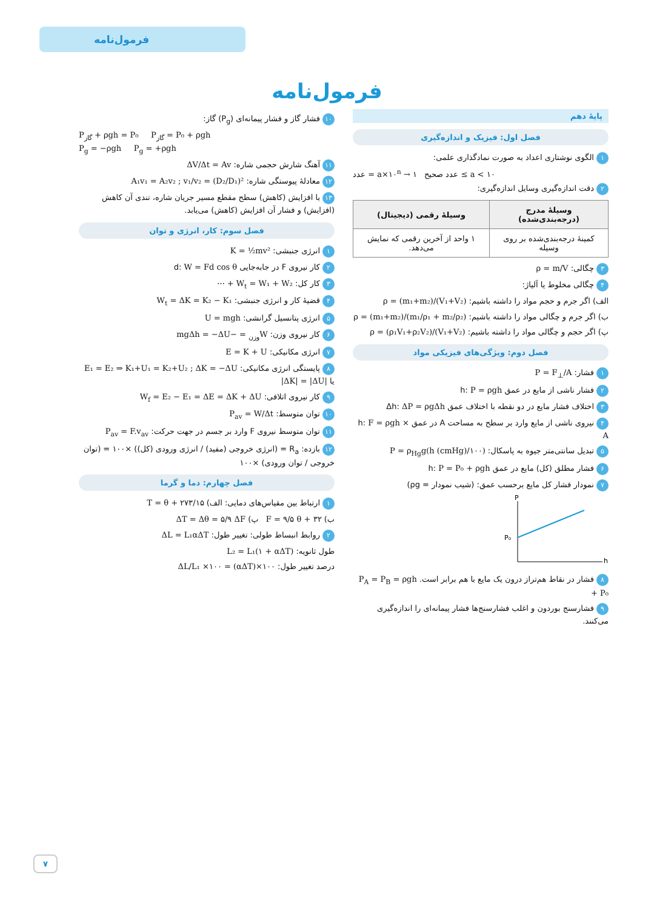فرمول‌نامه
فرمول‌نامه
پایهٔ دهم
فصل اول: فیزیک و اندازه‌گیری
۱ الگوی نوشتاری اعداد به صورت نمادگذاری علمی:
عدد = a×۱۰<sup>n</sup> → عدد صحیح ۱ ≤ a < ۱۰
۲ دقت اندازه‌گیری وسایل اندازه‌گیری:
| وسیلهٔ مدرج (درجه‌بندی‌شده) | وسیلهٔ رقمی (دیجیتال) |
| --- | --- |
| کمینهٔ درجه‌بندی‌شده بر روی وسیله | ۱ واحد از آخرین رقمی که نمایش می‌دهد. |
۳ چگالی: ρ = m/V
۴ چگالی مخلوط یا آلیاژ:
الف) اگر جرم و حجم مواد را داشته باشیم: ρ = (m₁+m₂)/(V₁+V₂)
ب) اگر جرم و چگالی مواد را داشته باشیم: ρ = (m₁+m₂)/(m₁/ρ₁ + m₂/ρ₂)
پ) اگر حجم و چگالی مواد را داشته باشیم: ρ = (ρ₁V₁+ρ₂V₂)/(V₁+V₂)
فصل دوم: ویژگی‌های فیزیکی مواد
۱ فشار: P = F<sub>⊥</sub>/A
۲ فشار ناشی از مایع در عمق h: P = ρgh
۳ اختلاف فشار مایع در دو نقطه با اختلاف عمق Δh: ΔP = ρgΔh
۴ نیروی ناشی از مایع وارد بر سطح به مساحت A در عمق h: F = ρgh × A
۵ تبدیل سانتی‌متر جیوه به پاسکال: P = ρ<sub>Hg</sub>g(h (cmHg)/۱۰۰)
۶ فشار مطلق (کل) مایع در عمق h: P = P₀ + ρgh
۷ نمودار فشار کل مایع برحسب عمق: (شیب نمودار = ρg)
P
P₀
h
۸ فشار در نقاط هم‌تراز درون یک مایع با هم برابر است. P<sub>A</sub> = P<sub>B</sub> = ρgh + P₀
۹ فشارسنج بوردون و اغلب فشارسنج‌ها فشار پیمانه‌ای را اندازه‌گیری می‌کنند.
۱۰ فشار گاز و فشار پیمانه‌ای (P<sub>g</sub>) گاز:
P<sub>گاز</sub> + ρgh = P₀ P<sub>گاز</sub> = P₀ + ρgh
P<sub>g</sub> = −ρgh P<sub>g</sub> = +ρgh
۱۱ آهنگ شارش حجمی شاره: ΔV/Δt = Av
۱۲ معادلهٔ پیوستگی شاره: A₁v₁ = A₂v₂ ; v₁/v₂ = (D₂/D₁)²
۱۳ با افزایش (کاهش) سطح مقطع مسیر جریان شاره، تندی آن کاهش (افزایش) و فشار آن افزایش (کاهش) می‌یابد.
فصل سوم: کار، انرژی و توان
۱ انرژی جنبشی: K = ½mv²
۲ کار نیروی F در جابه‌جایی d: W = Fd cos θ
۳ کار کل: W<sub>t</sub> = W₁ + W₂ + ⋯
۴ قضیهٔ کار و انرژی جنبشی: W<sub>t</sub> = ΔK = K₂ − K₁
۵ انرژی پتانسیل گرانشی: U = mgh
۶ کار نیروی وزن: W<sub>وزن</sub> = −mgΔh = −ΔU
۷ انرژی مکانیکی: E = K + U
۸ پایستگی انرژی مکانیکی: E₁ = E₂ ⇒ K₁+U₁ = K₂+U₂ ; ΔK = −ΔU یا |ΔK| = |ΔU|
۹ کار نیروی اتلافی: W<sub>f</sub> = E₂ − E₁ = ΔE = ΔK + ΔU
۱۰ توان متوسط: P<sub>av</sub> = W/Δt
۱۱ توان متوسط نیروی F وارد بر جسم در جهت حرکت: P<sub>av</sub> = F.v<sub>av</sub>
۱۲ بازده: R<sub>a</sub> = (انرژی خروجی (مفید) / انرژی ورودی (کل)) ×۱۰۰ = (توان خروجی / توان ورودی) ×۱۰۰
فصل چهارم: دما و گرما
۱ ارتباط بین مقیاس‌های دمایی: الف) T = θ + ۲۷۳/۱۵
ب) F = ۹/۵ θ + ۳۲ پ) ΔT = Δθ = ۵/۹ ΔF
۲ روابط انبساط طولی: تغییر طول: ΔL = L₁αΔT
طول ثانویه: L₂ = L₁(۱ + αΔT)
درصد تغییر طول: ΔL/L₁ ×۱۰۰ = (αΔT)×۱۰۰
۷